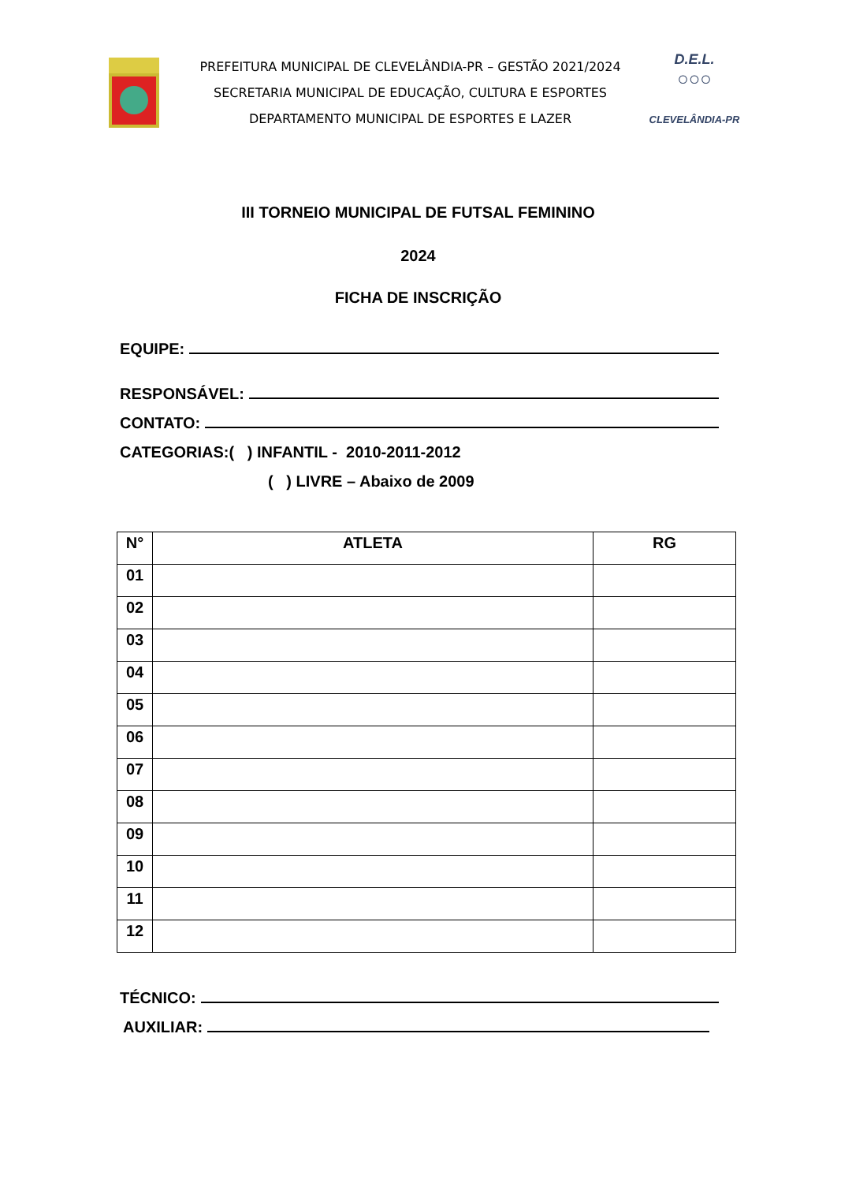PREFEITURA MUNICIPAL DE CLEVELÂNDIA-PR – GESTÃO 2021/2024
SECRETARIA MUNICIPAL DE EDUCAÇÃO, CULTURA E ESPORTES
DEPARTAMENTO MUNICIPAL DE ESPORTES E LAZER
D.E.L.
○○○
CLEVELÂNDIA-PR
III TORNEIO MUNICIPAL DE FUTSAL FEMININO
2024
FICHA DE INSCRIÇÃO
EQUIPE:
RESPONSÁVEL:
CONTATO:
CATEGORIAS:( ) INFANTIL - 2010-2011-2012
( ) LIVRE – Abaixo de 2009
| N° | ATLETA | RG |
| --- | --- | --- |
| 01 | | |
| 02 | | |
| 03 | | |
| 04 | | |
| 05 | | |
| 06 | | |
| 07 | | |
| 08 | | |
| 09 | | |
| 10 | | |
| 11 | | |
| 12 | | |
TÉCNICO:
AUXILIAR: